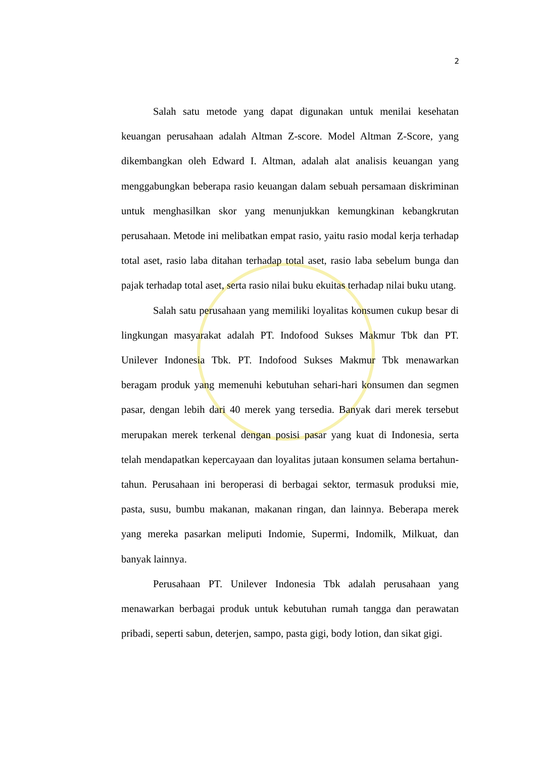2
Salah satu metode yang dapat digunakan untuk menilai kesehatan keuangan perusahaan adalah Altman Z-score. Model Altman Z-Score, yang dikembangkan oleh Edward I. Altman, adalah alat analisis keuangan yang menggabungkan beberapa rasio keuangan dalam sebuah persamaan diskriminan untuk menghasilkan skor yang menunjukkan kemungkinan kebangkrutan perusahaan. Metode ini melibatkan empat rasio, yaitu rasio modal kerja terhadap total aset, rasio laba ditahan terhadap total aset, rasio laba sebelum bunga dan pajak terhadap total aset, serta rasio nilai buku ekuitas terhadap nilai buku utang.
Salah satu perusahaan yang memiliki loyalitas konsumen cukup besar di lingkungan masyarakat adalah PT. Indofood Sukses Makmur Tbk dan PT. Unilever Indonesia Tbk. PT. Indofood Sukses Makmur Tbk menawarkan beragam produk yang memenuhi kebutuhan sehari-hari konsumen dan segmen pasar, dengan lebih dari 40 merek yang tersedia. Banyak dari merek tersebut merupakan merek terkenal dengan posisi pasar yang kuat di Indonesia, serta telah mendapatkan kepercayaan dan loyalitas jutaan konsumen selama bertahun-tahun. Perusahaan ini beroperasi di berbagai sektor, termasuk produksi mie, pasta, susu, bumbu makanan, makanan ringan, dan lainnya. Beberapa merek yang mereka pasarkan meliputi Indomie, Supermi, Indomilk, Milkuat, dan banyak lainnya.
Perusahaan PT. Unilever Indonesia Tbk adalah perusahaan yang menawarkan berbagai produk untuk kebutuhan rumah tangga dan perawatan pribadi, seperti sabun, deterjen, sampo, pasta gigi, body lotion, dan sikat gigi.